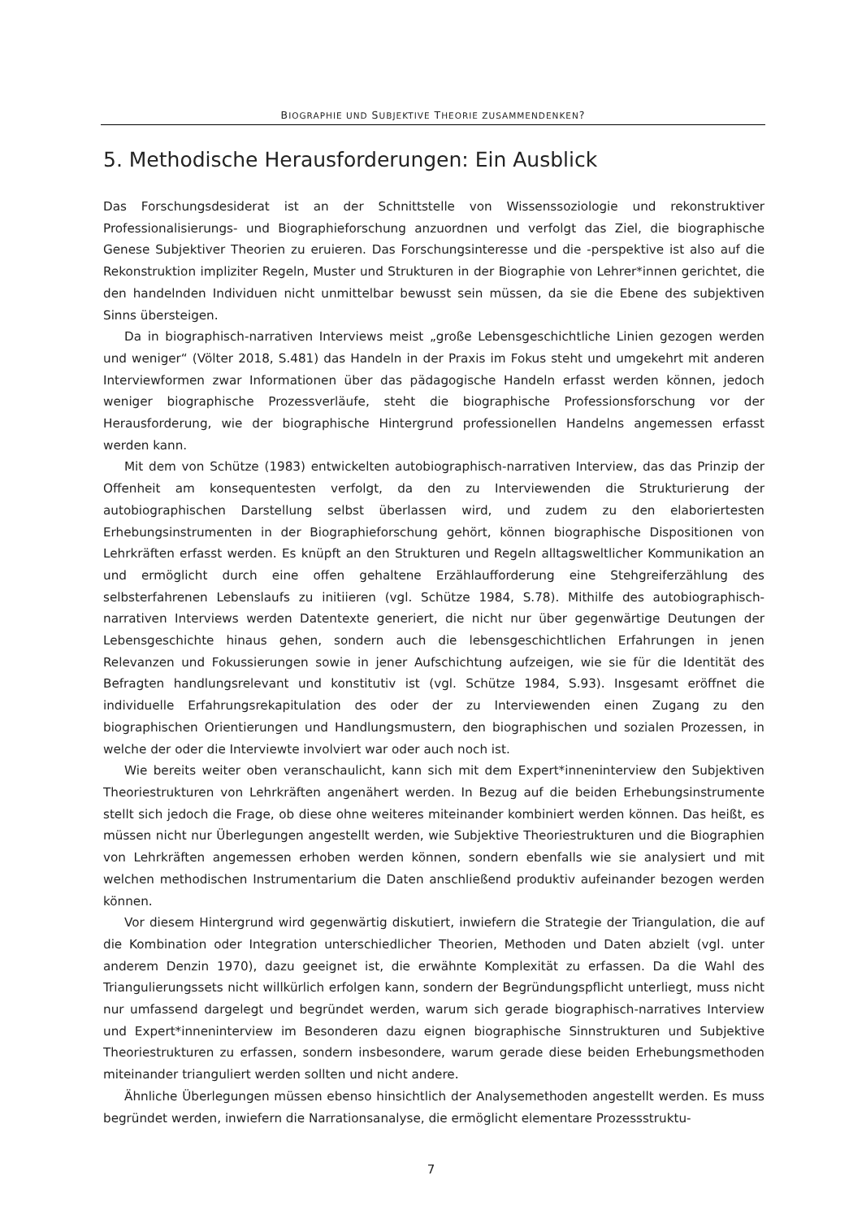BIOGRAPHIE UND SUBJEKTIVE THEORIE ZUSAMMENDENKEN?
5. Methodische Herausforderungen: Ein Ausblick
Das Forschungsdesiderat ist an der Schnittstelle von Wissenssoziologie und rekonstruktiver Professionalisierungs- und Biographieforschung anzuordnen und verfolgt das Ziel, die biographische Genese Subjektiver Theorien zu eruieren. Das Forschungsinteresse und die -perspektive ist also auf die Rekonstruktion impliziter Regeln, Muster und Strukturen in der Biographie von Lehrer*innen gerichtet, die den handelnden Individuen nicht unmittelbar bewusst sein müssen, da sie die Ebene des subjektiven Sinns übersteigen.
Da in biographisch-narrativen Interviews meist „große Lebensgeschichtliche Linien gezogen werden und weniger“ (Völter 2018, S.481) das Handeln in der Praxis im Fokus steht und umgekehrt mit anderen Interviewformen zwar Informationen über das pädagogische Handeln erfasst werden können, jedoch weniger biographische Prozessverläufe, steht die biographische Professionsforschung vor der Herausforderung, wie der biographische Hintergrund professionellen Handelns angemessen erfasst werden kann.
Mit dem von Schütze (1983) entwickelten autobiographisch-narrativen Interview, das das Prinzip der Offenheit am konsequentesten verfolgt, da den zu Interviewenden die Strukturierung der autobiographischen Darstellung selbst überlassen wird, und zudem zu den elaboriertesten Erhebungsinstrumenten in der Biographieforschung gehört, können biographische Dispositionen von Lehrkräften erfasst werden. Es knüpft an den Strukturen und Regeln alltagsweltlicher Kommunikation an und ermöglicht durch eine offen gehaltene Erzählaufforderung eine Stehgreiferzählung des selbsterfahrenen Lebenslaufs zu initiieren (vgl. Schütze 1984, S.78). Mithilfe des autobiographisch-narrativen Interviews werden Datentexte generiert, die nicht nur über gegenwärtige Deutungen der Lebensgeschichte hinaus gehen, sondern auch die lebensgeschichtlichen Erfahrungen in jenen Relevanzen und Fokussierungen sowie in jener Aufschichtung aufzeigen, wie sie für die Identität des Befragten handlungsrelevant und konstitutiv ist (vgl. Schütze 1984, S.93). Insgesamt eröffnet die individuelle Erfahrungsrekapitulation des oder der zu Interviewenden einen Zugang zu den biographischen Orientierungen und Handlungsmustern, den biographischen und sozialen Prozessen, in welche der oder die Interviewte involviert war oder auch noch ist.
Wie bereits weiter oben veranschaulicht, kann sich mit dem Expert*inneninterview den Subjektiven Theoriestrukturen von Lehrkräften angenähert werden. In Bezug auf die beiden Erhebungsinstrumente stellt sich jedoch die Frage, ob diese ohne weiteres miteinander kombiniert werden können. Das heißt, es müssen nicht nur Überlegungen angestellt werden, wie Subjektive Theoriestrukturen und die Biographien von Lehrkräften angemessen erhoben werden können, sondern ebenfalls wie sie analysiert und mit welchen methodischen Instrumentarium die Daten anschließend produktiv aufeinander bezogen werden können.
Vor diesem Hintergrund wird gegenwärtig diskutiert, inwiefern die Strategie der Triangulation, die auf die Kombination oder Integration unterschiedlicher Theorien, Methoden und Daten abzielt (vgl. unter anderem Denzin 1970), dazu geeignet ist, die erwähnte Komplexität zu erfassen. Da die Wahl des Triangulierungssets nicht willkürlich erfolgen kann, sondern der Begründungspflicht unterliegt, muss nicht nur umfassend dargelegt und begründet werden, warum sich gerade biographisch-narratives Interview und Expert*inneninterview im Besonderen dazu eignen biographische Sinnstrukturen und Subjektive Theoriestrukturen zu erfassen, sondern insbesondere, warum gerade diese beiden Erhebungsmethoden miteinander trianguliert werden sollten und nicht andere.
Ähnliche Überlegungen müssen ebenso hinsichtlich der Analysemethoden angestellt werden. Es muss begründet werden, inwiefern die Narrationsanalyse, die ermöglicht elementare Prozessstruktu-
7